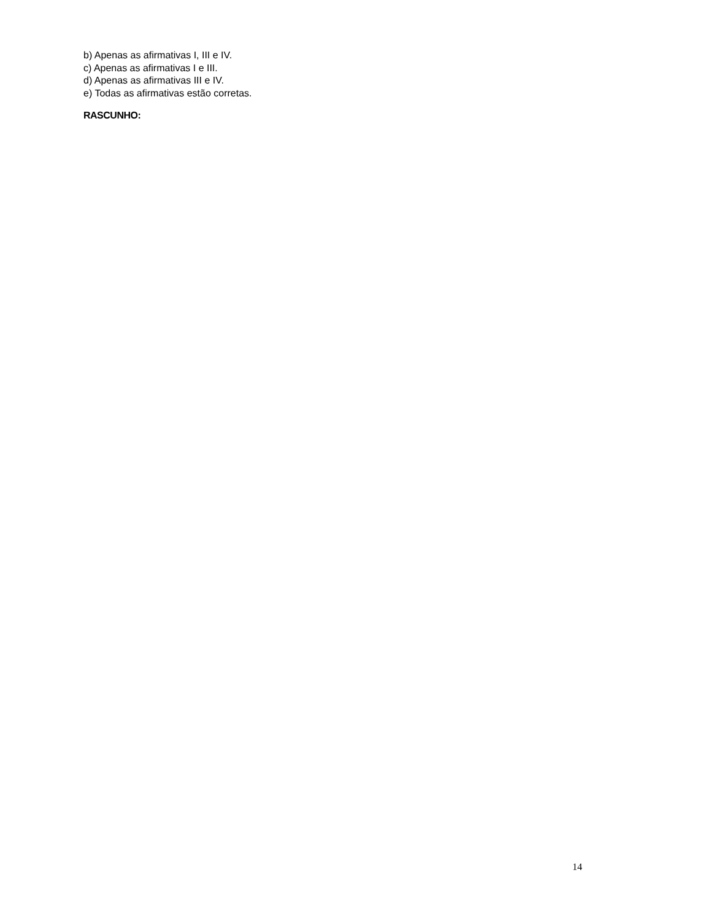b) Apenas as afirmativas I, III e IV.
c) Apenas as afirmativas I e III.
d) Apenas as afirmativas III e IV.
e) Todas as afirmativas estão corretas.
RASCUNHO:
14